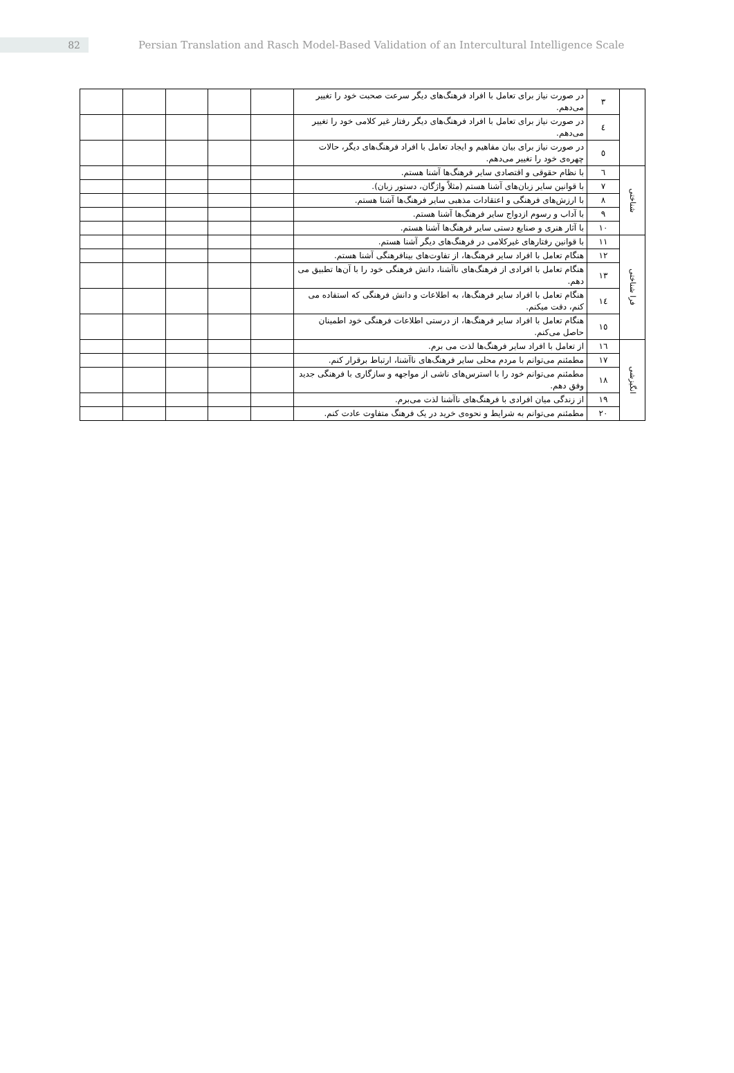82
Persian Translation and Rasch Model-Based Validation of an Intercultural Intelligence Scale
| | ۳ | در صورت نیاز برای تعامل با افراد فرهنگ‌های دیگر سرعت صحبت خود را تغییر می‌دهم. | | | | | |
| | ٤ | در صورت نیاز برای تعامل با افراد فرهنگ‌های دیگر رفتار غیر کلامی خود را تغییر می‌دهم. | | | | | |
| | ٥ | در صورت نیاز برای بیان مفاهیم و ایجاد تعامل با افراد فرهنگ‌های دیگر، حالات چهره‌ی خود را تغییر می‌دهم. | | | | | |
| شناختی | ٦ | با نظام حقوقی و اقتصادی سایر فرهنگ‌ها آشنا هستم. | | | | | |
| | ٧ | با قوانین سایر زبان‌های آشنا هستم (مثلاً واژگان، دستور زبان). | | | | | |
| | ٨ | با ارزش‌های فرهنگی و اعتقادات مذهبی سایر فرهنگ‌ها آشنا هستم. | | | | | |
| | ٩ | با آداب و رسوم ازدواج سایر فرهنگ‌ها آشنا هستم. | | | | | |
| | ١٠ | با آثار هنری و صنایع دستی سایر فرهنگ‌ها آشنا هستم. | | | | | |
| فرا شناختی | ١١ | با قوانین رفتارهای غیرکلامی در فرهنگ‌های دیگر آشنا هستم. | | | | | |
| | ١٢ | هنگام تعامل با افراد سایر فرهنگ‌ها، از تفاوت‌های بینافرهنگی آشنا هستم. | | | | | |
| | ١٣ | هنگام تعامل با افرادی از فرهنگ‌های ناآشنا، دانش فرهنگی خود را با آن‌ها تطبیق می دهم. | | | | | |
| | ١٤ | هنگام تعامل با افراد سایر فرهنگ‌ها، به اطلاعات و دانش فرهنگی که استفاده می کنم، دقت میکنم. | | | | | |
| | ١٥ | هنگام تعامل با افراد سایر فرهنگ‌ها، از درستی اطلاعات فرهنگی خود اطمینان حاصل می‌کنم. | | | | | |
| انگیزشی | ١٦ | از تعامل با افراد سایر فرهنگ‌ها لذت می برم. | | | | | |
| | ١٧ | مطمئنم می‌توانم با مردم محلی سایر فرهنگ‌های ناآشنا، ارتباط برقرار کنم. | | | | | |
| | ١٨ | مطمئنم می‌توانم خود را با استرس‌های ناشی از مواجهه و سازگاری با فرهنگی جدید وفق دهم. | | | | | |
| | ١٩ | از زندگی میان افرادی با فرهنگ‌های ناآشنا لذت می‌برم. | | | | | |
| | ٢٠ | مطمئنم می‌توانم به شرایط و نحوه‌ی خرید در یک فرهنگ متفاوت عادت کنم. | | | | | |